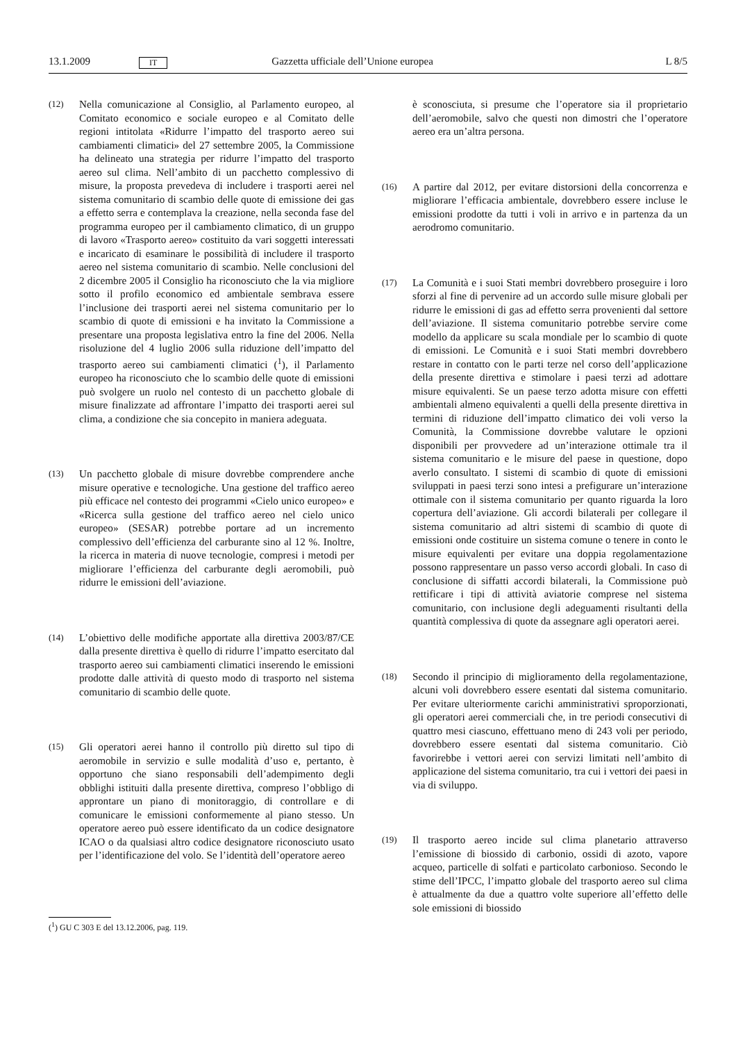13.1.2009 IT Gazzetta ufficiale dell’Unione europea L 8/5
(12)
Nella comunicazione al Consiglio, al Parlamento europeo, al Comitato economico e sociale europeo e al Comitato delle regioni intitolata «Ridurre l’impatto del trasporto aereo sui cambiamenti climatici» del 27 settembre 2005, la Commissione ha delineato una strategia per ridurre l’impatto del trasporto aereo sul clima. Nell’ambito di un pacchetto complessivo di misure, la proposta prevedeva di includere i trasporti aerei nel sistema comunitario di scambio delle quote di emissione dei gas a effetto serra e contemplava la creazione, nella seconda fase del programma europeo per il cambiamento climatico, di un gruppo di lavoro «Trasporto aereo» costituito da vari soggetti interessati e incaricato di esaminare le possibilità di includere il trasporto aereo nel sistema comunitario di scambio. Nelle conclusioni del 2 dicembre 2005 il Consiglio ha riconosciuto che la via migliore sotto il profilo economico ed ambientale sembrava essere l’inclusione dei trasporti aerei nel sistema comunitario per lo scambio di quote di emissioni e ha invitato la Commissione a presentare una proposta legislativa entro la fine del 2006. Nella risoluzione del 4 luglio 2006 sulla riduzione dell’impatto del trasporto aereo sui cambiamenti climatici (<sup>1</sup>), il Parlamento europeo ha riconosciuto che lo scambio delle quote di emissioni può svolgere un ruolo nel contesto di un pacchetto globale di misure finalizzate ad affrontare l’impatto dei trasporti aerei sul clima, a condizione che sia concepito in maniera adeguata.
(13)
Un pacchetto globale di misure dovrebbe comprendere anche misure operative e tecnologiche. Una gestione del traffico aereo più efficace nel contesto dei programmi «Cielo unico europeo» e «Ricerca sulla gestione del traffico aereo nel cielo unico europeo» (SESAR) potrebbe portare ad un incremento complessivo dell’efficienza del carburante sino al 12 %. Inoltre, la ricerca in materia di nuove tecnologie, compresi i metodi per migliorare l’efficienza del carburante degli aeromobili, può ridurre le emissioni dell’aviazione.
(14)
L’obiettivo delle modifiche apportate alla direttiva 2003/87/CE dalla presente direttiva è quello di ridurre l’impatto esercitato dal trasporto aereo sui cambiamenti climatici inserendo le emissioni prodotte dalle attività di questo modo di trasporto nel sistema comunitario di scambio delle quote.
(15)
Gli operatori aerei hanno il controllo più diretto sul tipo di aeromobile in servizio e sulle modalità d’uso e, pertanto, è opportuno che siano responsabili dell’adempimento degli obblighi istituiti dalla presente direttiva, compreso l’obbligo di approntare un piano di monitoraggio, di controllare e di comunicare le emissioni conformemente al piano stesso. Un operatore aereo può essere identificato da un codice designatore ICAO o da qualsiasi altro codice designatore riconosciuto usato per l’identificazione del volo. Se l’identità dell’operatore aereo
è sconosciuta, si presume che l’operatore sia il proprietario dell’aeromobile, salvo che questi non dimostri che l’operatore aereo era un’altra persona.
(16)
A partire dal 2012, per evitare distorsioni della concorrenza e migliorare l’efficacia ambientale, dovrebbero essere incluse le emissioni prodotte da tutti i voli in arrivo e in partenza da un aerodromo comunitario.
(17)
La Comunità e i suoi Stati membri dovrebbero proseguire i loro sforzi al fine di pervenire ad un accordo sulle misure globali per ridurre le emissioni di gas ad effetto serra provenienti dal settore dell’aviazione. Il sistema comunitario potrebbe servire come modello da applicare su scala mondiale per lo scambio di quote di emissioni. Le Comunità e i suoi Stati membri dovrebbero restare in contatto con le parti terze nel corso dell’applicazione della presente direttiva e stimolare i paesi terzi ad adottare misure equivalenti. Se un paese terzo adotta misure con effetti ambientali almeno equivalenti a quelli della presente direttiva in termini di riduzione dell’impatto climatico dei voli verso la Comunità, la Commissione dovrebbe valutare le opzioni disponibili per provvedere ad un’interazione ottimale tra il sistema comunitario e le misure del paese in questione, dopo averlo consultato. I sistemi di scambio di quote di emissioni sviluppati in paesi terzi sono intesi a prefigurare un’interazione ottimale con il sistema comunitario per quanto riguarda la loro copertura dell’aviazione. Gli accordi bilaterali per collegare il sistema comunitario ad altri sistemi di scambio di quote di emissioni onde costituire un sistema comune o tenere in conto le misure equivalenti per evitare una doppia regolamentazione possono rappresentare un passo verso accordi globali. In caso di conclusione di siffatti accordi bilaterali, la Commissione può rettificare i tipi di attività aviatorie comprese nel sistema comunitario, con inclusione degli adeguamenti risultanti della quantità complessiva di quote da assegnare agli operatori aerei.
(18)
Secondo il principio di miglioramento della regolamentazione, alcuni voli dovrebbero essere esentati dal sistema comunitario. Per evitare ulteriormente carichi amministrativi sproporzionati, gli operatori aerei commerciali che, in tre periodi consecutivi di quattro mesi ciascuno, effettuano meno di 243 voli per periodo, dovrebbero essere esentati dal sistema comunitario. Ciò favorirebbe i vettori aerei con servizi limitati nell’ambito di applicazione del sistema comunitario, tra cui i vettori dei paesi in via di sviluppo.
(19)
Il trasporto aereo incide sul clima planetario attraverso l’emissione di biossido di carbonio, ossidi di azoto, vapore acqueo, particelle di solfati e particolato carbonioso. Secondo le stime dell’IPCC, l’impatto globale del trasporto aereo sul clima è attualmente da due a quattro volte superiore all’effetto delle sole emissioni di biossido
(<sup>1</sup>) GU C 303 E del 13.12.2006, pag. 119.